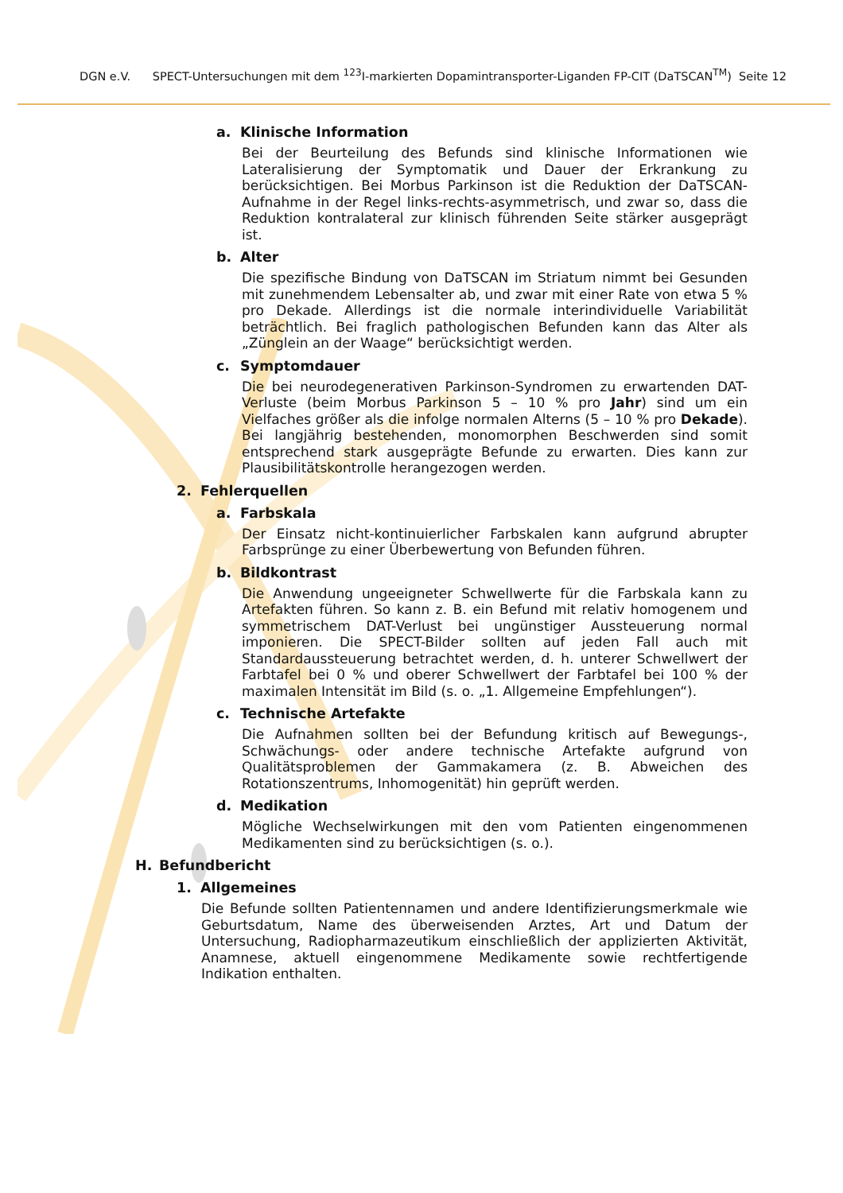DGN e.V. SPECT-Untersuchungen mit dem <sup>123</sup>I-markierten Dopamintransporter-Liganden FP-CIT (DaTSCAN<sup>TM</sup>) Seite 12
a. Klinische Information
Bei der Beurteilung des Befunds sind klinische Informationen wie Lateralisierung der Symptomatik und Dauer der Erkrankung zu berücksichtigen. Bei Morbus Parkinson ist die Reduktion der DaTSCAN-Aufnahme in der Regel links-rechts-asymmetrisch, und zwar so, dass die Reduktion kontralateral zur klinisch führenden Seite stärker ausgeprägt ist.
b. Alter
Die spezifische Bindung von DaTSCAN im Striatum nimmt bei Gesunden mit zunehmendem Lebensalter ab, und zwar mit einer Rate von etwa 5 % pro Dekade. Allerdings ist die normale interindividuelle Variabilität beträchtlich. Bei fraglich pathologischen Befunden kann das Alter als „Zünglein an der Waage“ berücksichtigt werden.
c. Symptomdauer
Die bei neurodegenerativen Parkinson-Syndromen zu erwartenden DAT-Verluste (beim Morbus Parkinson 5 – 10 % pro Jahr) sind um ein Vielfaches größer als die infolge normalen Alterns (5 – 10 % pro Dekade). Bei langjährig bestehenden, monomorphen Beschwerden sind somit entsprechend stark ausgeprägte Befunde zu erwarten. Dies kann zur Plausibilitätskontrolle herangezogen werden.
2. Fehlerquellen
a. Farbskala
Der Einsatz nicht-kontinuierlicher Farbskalen kann aufgrund abrupter Farbsprünge zu einer Überbewertung von Befunden führen.
b. Bildkontrast
Die Anwendung ungeeigneter Schwellwerte für die Farbskala kann zu Artefakten führen. So kann z. B. ein Befund mit relativ homogenem und symmetrischem DAT-Verlust bei ungünstiger Aussteuerung normal imponieren. Die SPECT-Bilder sollten auf jeden Fall auch mit Standardaussteuerung betrachtet werden, d. h. unterer Schwellwert der Farbtafel bei 0 % und oberer Schwellwert der Farbtafel bei 100 % der maximalen Intensität im Bild (s. o. „1. Allgemeine Empfehlungen“).
c. Technische Artefakte
Die Aufnahmen sollten bei der Befundung kritisch auf Bewegungs-, Schwächungs- oder andere technische Artefakte aufgrund von Qualitätsproblemen der Gammakamera (z. B. Abweichen des Rotationszentrums, Inhomogenität) hin geprüft werden.
d. Medikation
Mögliche Wechselwirkungen mit den vom Patienten eingenommenen Medikamenten sind zu berücksichtigen (s. o.).
H. Befundbericht
1. Allgemeines
Die Befunde sollten Patientennamen und andere Identifizierungsmerkmale wie Geburtsdatum, Name des überweisenden Arztes, Art und Datum der Untersuchung, Radiopharmazeutikum einschließlich der applizierten Aktivität, Anamnese, aktuell eingenommene Medikamente sowie rechtfertigende Indikation enthalten.